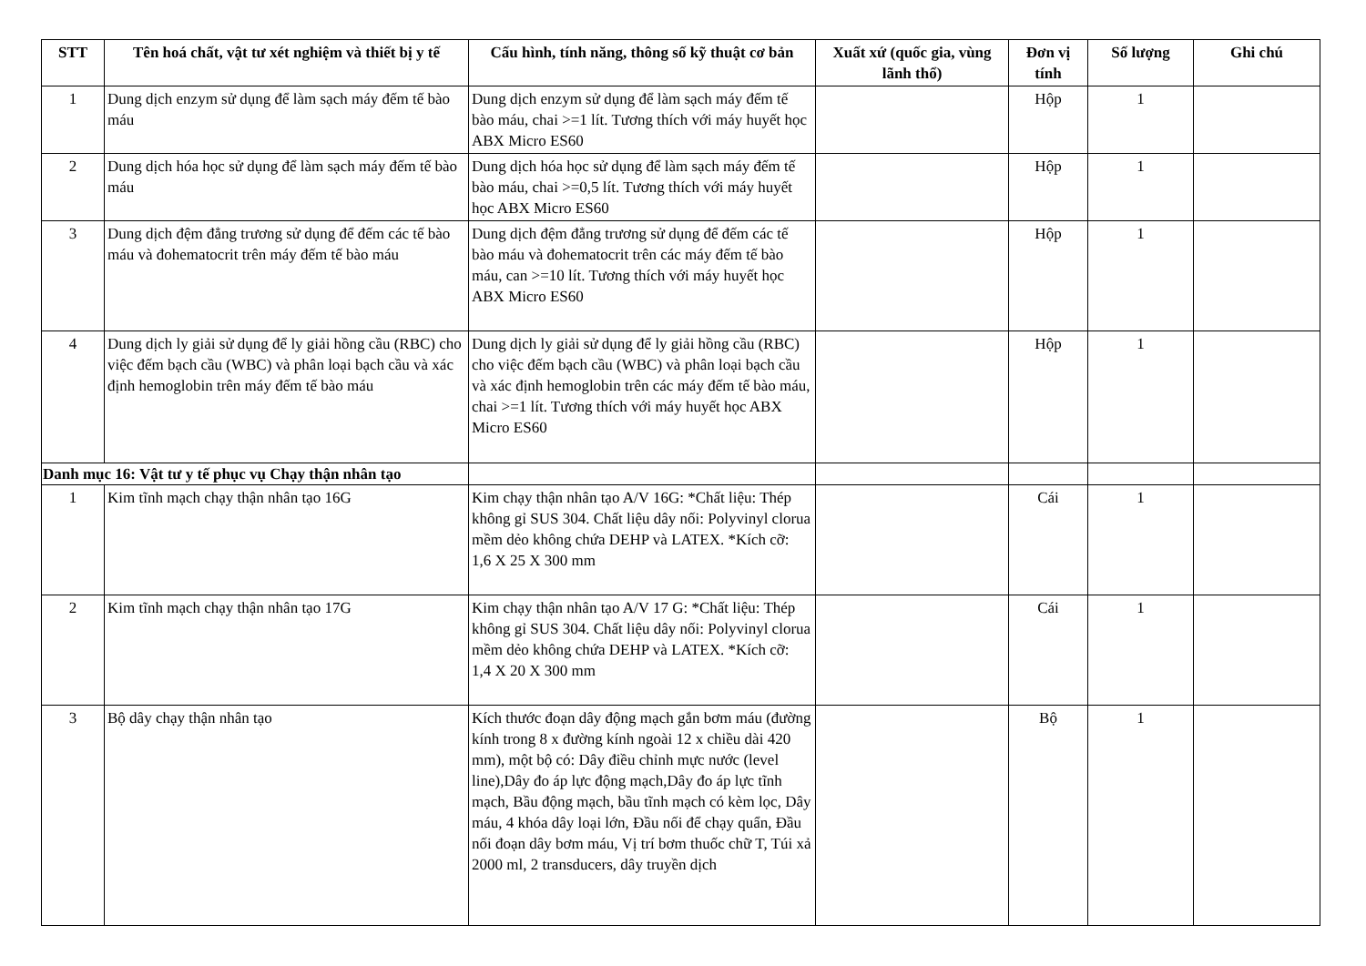| STT | Tên hoá chất, vật tư xét nghiệm và thiết bị y tế | Cấu hình, tính năng, thông số kỹ thuật cơ bản | Xuất xứ (quốc gia, vùng lãnh thổ) | Đơn vị tính | Số lượng | Ghi chú |
| --- | --- | --- | --- | --- | --- | --- |
| 1 | Dung dịch enzym sử dụng để làm sạch máy đếm tế bào máu | Dung dịch enzym sử dụng để làm sạch máy đếm tế bào máu, chai >=1 lít. Tương thích với máy huyết học ABX Micro ES60 | | Hộp | 1 | |
| 2 | Dung dịch hóa học sử dụng để làm sạch máy đếm tế bào máu | Dung dịch hóa học sử dụng để làm sạch máy đếm tế bào máu, chai >=0,5 lít. Tương thích với máy huyết học ABX Micro ES60 | | Hộp | 1 | |
| 3 | Dung dịch đệm đẳng trương sử dụng để đếm các tế bào máu và đohematocrit trên máy đếm tế bào máu | Dung dịch đệm đẳng trương sử dụng để đếm các tế bào máu và đohematocrit trên các máy đếm tế bào máu, can >=10 lít. Tương thích với máy huyết học ABX Micro ES60 | | Hộp | 1 | |
| 4 | Dung dịch ly giải sử dụng để ly giải hồng cầu (RBC) cho việc đếm bạch cầu (WBC) và phân loại bạch cầu và xác định hemoglobin trên máy đếm tế bào máu | Dung dịch ly giải sử dụng để ly giải hồng cầu (RBC) cho việc đếm bạch cầu (WBC) và phân loại bạch cầu và xác định hemoglobin trên các máy đếm tế bào máu, chai >=1 lít. Tương thích với máy huyết học ABX Micro ES60 | | Hộp | 1 | |
| Danh mục 16: Vật tư y tế phục vụ Chạy thận nhân tạo | | | | | | |
| 1 | Kim tĩnh mạch chạy thận nhân tạo 16G | Kim chạy thận nhân tạo A/V 16G: *Chất liệu: Thép không gỉ SUS 304. Chất liệu dây nối: Polyvinyl clorua mềm dẻo không chứa DEHP và LATEX. *Kích cỡ: 1,6 X 25 X 300 mm | | Cái | 1 | |
| 2 | Kim tĩnh mạch chạy thận nhân tạo 17G | Kim chạy thận nhân tạo A/V 17 G: *Chất liệu: Thép không gỉ SUS 304. Chất liệu dây nối: Polyvinyl clorua mềm dẻo không chứa DEHP và LATEX. *Kích cỡ: 1,4 X 20 X 300 mm | | Cái | 1 | |
| 3 | Bộ dây chạy thận nhân tạo | Kích thước đoạn dây động mạch gắn bơm máu (đường kính trong 8 x đường kính ngoài 12 x chiều dài 420 mm), một bộ có: Dây điều chỉnh mực nước (level line),Dây đo áp lực động mạch,Dây đo áp lực tĩnh mạch, Bầu động mạch, bầu tĩnh mạch có kèm lọc, Dây máu, 4 khóa dây loại lớn, Đầu nối để chạy quẩn, Đầu nối đoạn dây bơm máu, Vị trí bơm thuốc chữ T, Túi xả 2000 ml, 2 transducers, dây truyền dịch | | Bộ | 1 | |